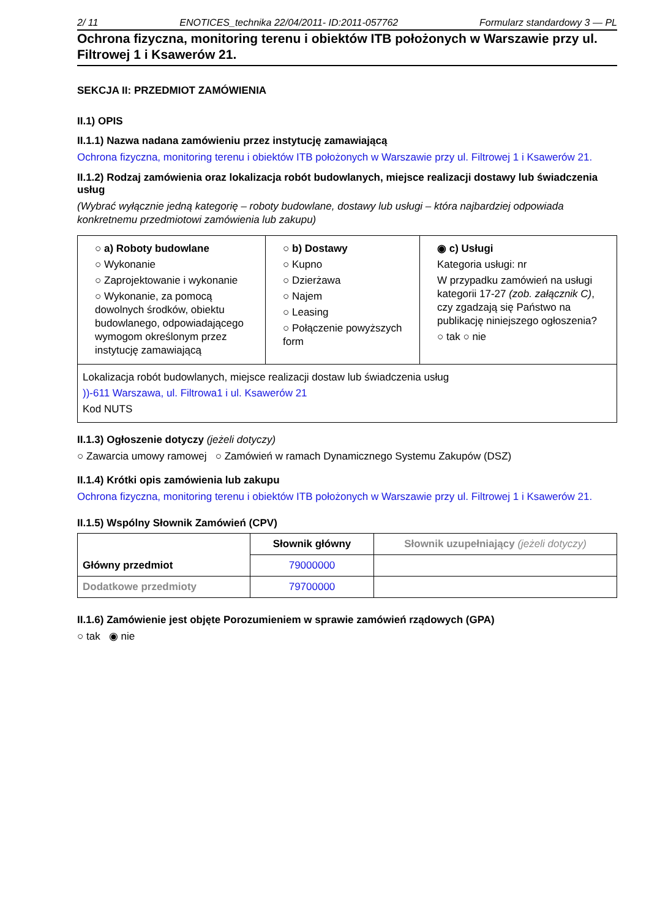2/ 11 ENOTICES_technika 22/04/2011- ID:2011-057762 Formularz standardowy 3 — PL
Ochrona fizyczna, monitoring terenu i obiektów ITB położonych w Warszawie przy ul. Filtrowej 1 i Ksawerów 21.
SEKCJA II: PRZEDMIOT ZAMÓWIENIA
II.1) OPIS
II.1.1) Nazwa nadana zamówieniu przez instytucję zamawiającą
Ochrona fizyczna, monitoring terenu i obiektów ITB położonych w Warszawie przy ul. Filtrowej 1 i Ksawerów 21.
II.1.2) Rodzaj zamówienia oraz lokalizacja robót budowlanych, miejsce realizacji dostawy lub świadczenia usług
(Wybrać wyłącznie jedną kategorię – roboty budowlane, dostawy lub usługi – która najbardziej odpowiada konkretnemu przedmiotowi zamówienia lub zakupu)
| ○ a) Roboty budowlane ○ Wykonanie ○ Zaprojektowanie i wykonanie ○ Wykonanie, za pomocą dowolnych środków, obiektu budowlanego, odpowiadającego wymogom określonym przez instytucję zamawiającą | ○ b) Dostawy ○ Kupno ○ Dzierżawa ○ Najem ○ Leasing ○ Połączenie powyższych form | ◉ c) Usługi Kategoria usługi: nr W przypadku zamówień na usługi kategorii 17-27 (zob. załącznik C) , czy zgadzają się Państwo na publikację niniejszego ogłoszenia? ○ tak ○ nie |
| Lokalizacja robót budowlanych, miejsce realizacji dostaw lub świadczenia usług ))-611 Warszawa, ul. Filtrowa1 i ul. Ksawerów 21 Kod NUTS | | |
II.1.3) Ogłoszenie dotyczy (jeżeli dotyczy)
○ Zawarcia umowy ramowej ○ Zamówień w ramach Dynamicznego Systemu Zakupów (DSZ)
II.1.4) Krótki opis zamówienia lub zakupu
Ochrona fizyczna, monitoring terenu i obiektów ITB położonych w Warszawie przy ul. Filtrowej 1 i Ksawerów 21.
II.1.5) Wspólny Słownik Zamówień (CPV)
| Główny przedmiot | Słownik główny | Słownik uzupełniający (jeżeli dotyczy) |
| | 79000000 | |
| Dodatkowe przedmioty | 79700000 | |
II.1.6) Zamówienie jest objęte Porozumieniem w sprawie zamówień rządowych (GPA)
○ tak ◉ nie